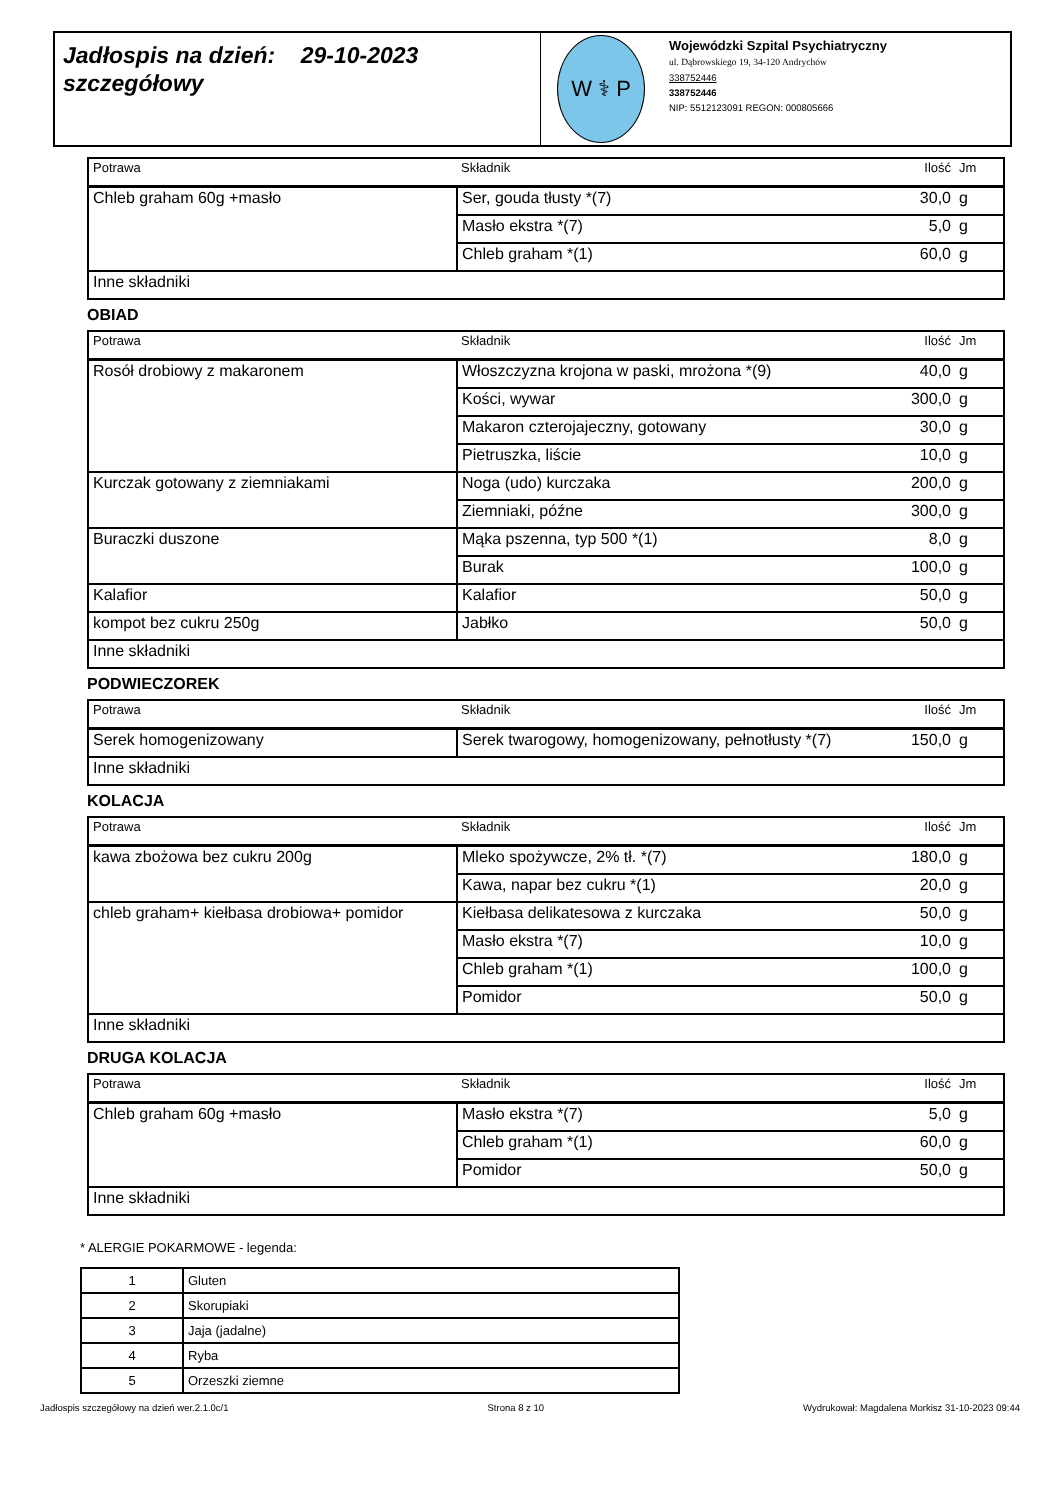Jadłospis na dzień: 29-10-2023
szczegółowy
W ⚕ P
Wojewódzki Szpital Psychiatryczny
ul. Dąbrowskiego 19, 34-120 Andrychów
338752446
338752446
NIP: 5512123091 REGON: 000805666
| Potrawa | Składnik | Ilość | Jm |
| --- | --- | --- | --- |
| Chleb graham 60g +masło | Ser, gouda tłusty *(7) | 30,0 | g |
| | Masło ekstra *(7) | 5,0 | g |
| | Chleb graham *(1) | 60,0 | g |
| Inne składniki | | | |
OBIAD
| Potrawa | Składnik | Ilość | Jm |
| --- | --- | --- | --- |
| Rosół drobiowy z makaronem | Włoszczyzna krojona w paski, mrożona *(9) | 40,0 | g |
| | Kości, wywar | 300,0 | g |
| | Makaron czterojajeczny, gotowany | 30,0 | g |
| | Pietruszka, liście | 10,0 | g |
| Kurczak gotowany z ziemniakami | Noga (udo) kurczaka | 200,0 | g |
| | Ziemniaki, późne | 300,0 | g |
| Buraczki duszone | Mąka pszenna, typ 500 *(1) | 8,0 | g |
| | Burak | 100,0 | g |
| Kalafior | Kalafior | 50,0 | g |
| kompot bez cukru 250g | Jabłko | 50,0 | g |
| Inne składniki | | | |
PODWIECZOREK
| Potrawa | Składnik | Ilość | Jm |
| --- | --- | --- | --- |
| Serek homogenizowany | Serek twarogowy, homogenizowany, pełnotłusty *(7) | 150,0 | g |
| Inne składniki | | | |
KOLACJA
| Potrawa | Składnik | Ilość | Jm |
| --- | --- | --- | --- |
| kawa zbożowa bez cukru 200g | Mleko spożywcze, 2% tł. *(7) | 180,0 | g |
| | Kawa, napar bez cukru *(1) | 20,0 | g |
| chleb graham+ kiełbasa drobiowa+ pomidor | Kiełbasa delikatesowa z kurczaka | 50,0 | g |
| | Masło ekstra *(7) | 10,0 | g |
| | Chleb graham *(1) | 100,0 | g |
| | Pomidor | 50,0 | g |
| Inne składniki | | | |
DRUGA KOLACJA
| Potrawa | Składnik | Ilość | Jm |
| --- | --- | --- | --- |
| Chleb graham 60g +masło | Masło ekstra *(7) | 5,0 | g |
| | Chleb graham *(1) | 60,0 | g |
| | Pomidor | 50,0 | g |
| Inne składniki | | | |
* ALERGIE POKARMOWE - legenda:
| 1 | Gluten |
| 2 | Skorupiaki |
| 3 | Jaja (jadalne) |
| 4 | Ryba |
| 5 | Orzeszki ziemne |
Jadłospis szczegółowy na dzień wer.2.1.0c/1 Strona 8 z 10 Wydrukował: Magdalena Morkisz 31-10-2023 09:44